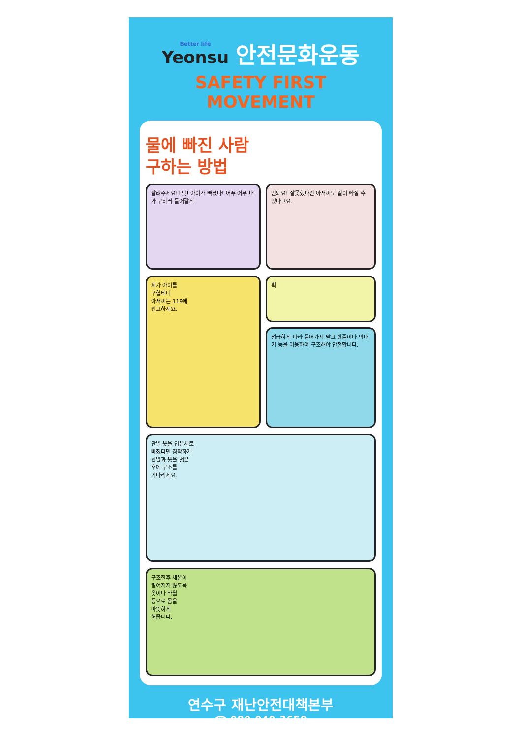Better life Yeonsu
안전문화운동
SAFETY FIRST MOVEMENT
물에 빠진 사람
구하는 방법
살려주세요!! 앗! 아이가 빠졌다! 어푸 어푸 내가 구하러 들어갈게
안돼요! 잘못했다간 아저씨도 같이 빠질 수 있다고요.
제가 아이를
구할테니
아저씨는 119에
신고하세요.
휙
성급하게 따라 들어가지 말고 밧줄이나 막대기 등을 이용하여 구조해야 안전합니다.
만일 옷을 입은채로
빠졌다면 침착하게
신발과 옷을 벗은
후에 구조를
기다리세요.
구조한후 체온이
떨어지지 않도록
옷이나 타월
등으로 몸을
따뜻하게
해줍니다.
연수구 재난안전대책본부
☎ 080-040-3650